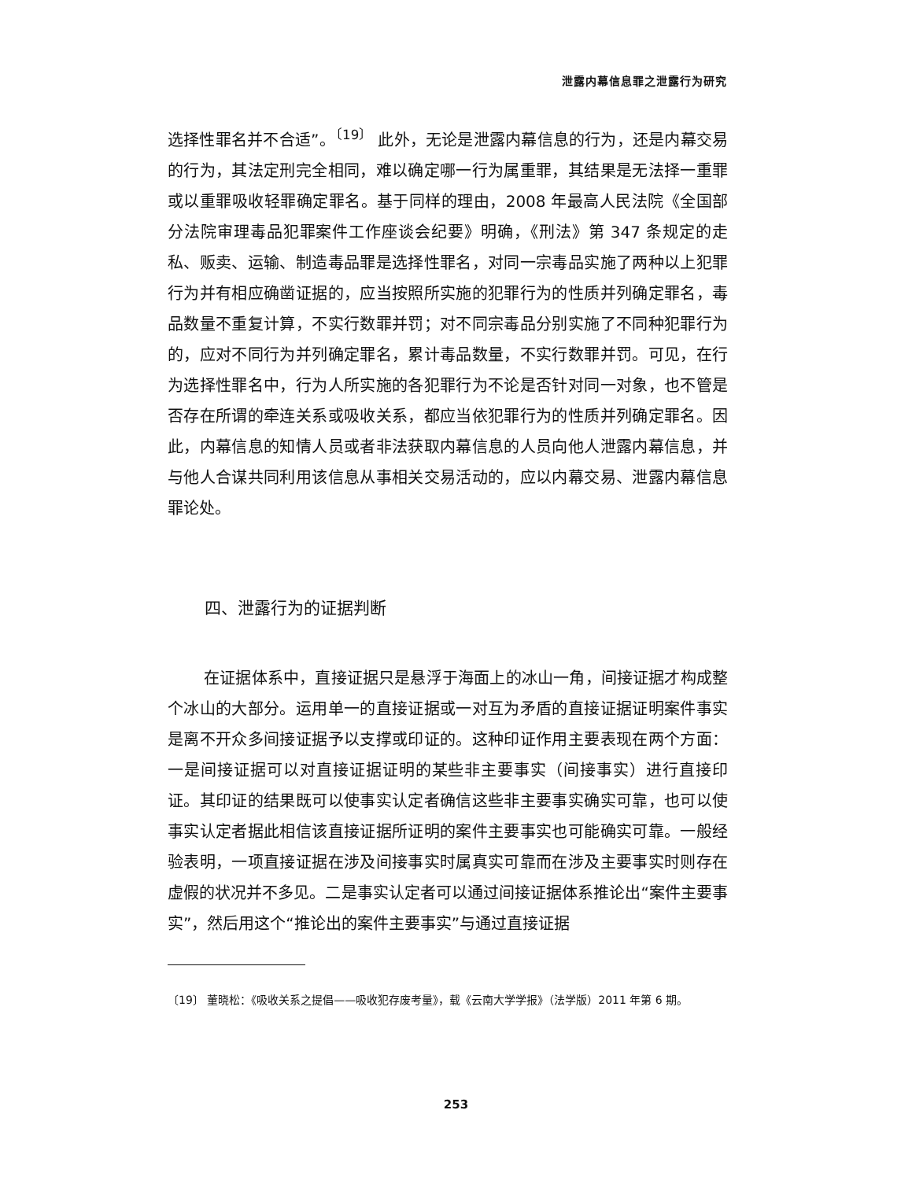泄露内幕信息罪之泄露行为研究
选择性罪名并不合适”。<sup>〔19〕</sup> 此外，无论是泄露内幕信息的行为，还是内幕交易的行为，其法定刑完全相同，难以确定哪一行为属重罪，其结果是无法择一重罪或以重罪吸收轻罪确定罪名。基于同样的理由，2008 年最高人民法院《全国部分法院审理毒品犯罪案件工作座谈会纪要》明确，《刑法》第 347 条规定的走私、贩卖、运输、制造毒品罪是选择性罪名，对同一宗毒品实施了两种以上犯罪行为并有相应确凿证据的，应当按照所实施的犯罪行为的性质并列确定罪名，毒品数量不重复计算，不实行数罪并罚；对不同宗毒品分别实施了不同种犯罪行为的，应对不同行为并列确定罪名，累计毒品数量，不实行数罪并罚。可见，在行为选择性罪名中，行为人所实施的各犯罪行为不论是否针对同一对象，也不管是否存在所谓的牵连关系或吸收关系，都应当依犯罪行为的性质并列确定罪名。因此，内幕信息的知情人员或者非法获取内幕信息的人员向他人泄露内幕信息，并与他人合谋共同利用该信息从事相关交易活动的，应以内幕交易、泄露内幕信息罪论处。
四、泄露行为的证据判断
在证据体系中，直接证据只是悬浮于海面上的冰山一角，间接证据才构成整个冰山的大部分。运用单一的直接证据或一对互为矛盾的直接证据证明案件事实是离不开众多间接证据予以支撑或印证的。这种印证作用主要表现在两个方面：一是间接证据可以对直接证据证明的某些非主要事实（间接事实）进行直接印证。其印证的结果既可以使事实认定者确信这些非主要事实确实可靠，也可以使事实认定者据此相信该直接证据所证明的案件主要事实也可能确实可靠。一般经验表明，一项直接证据在涉及间接事实时属真实可靠而在涉及主要事实时则存在虚假的状况并不多见。二是事实认定者可以通过间接证据体系推论出“案件主要事实”，然后用这个“推论出的案件主要事实”与通过直接证据
〔19〕 董晓松：《吸收关系之提倡——吸收犯存废考量》，载《云南大学学报》（法学版）2011 年第 6 期。
253